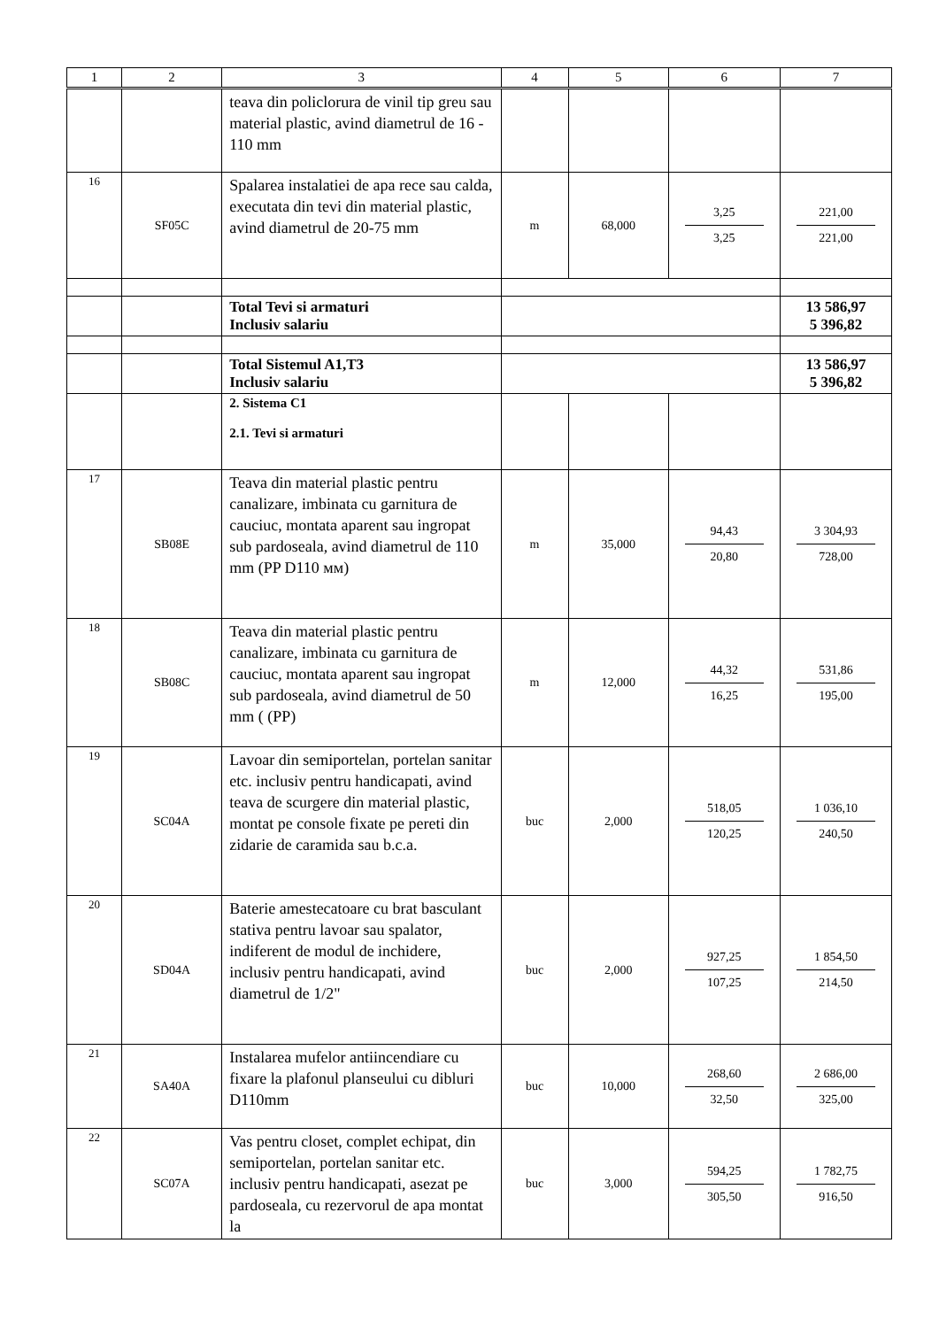| 1 | 2 | 3 | 4 | 5 | 6 | 7 |
| --- | --- | --- | --- | --- | --- | --- |
| | | teava din policlorura de vinil tip greu sau material plastic, avind diametrul de 16 - 110 mm | | | | |
| 16 | SF05C | Spalarea instalatiei de apa rece sau calda, executata din tevi din material plastic, avind diametrul de 20-75 mm | m | 68,000 | 3,25 3,25 | 221,00 221,00 |
| | | Total Tevi si armaturi Inclusiv salariu | | | | 13 586,97 5 396,82 |
| | | Total Sistemul A1,T3 Inclusiv salariu | | | | 13 586,97 5 396,82 |
| | | 2. Sistema C1 2.1. Tevi si armaturi | | | | |
| 17 | SB08E | Teava din material plastic pentru canalizare, imbinata cu garnitura de cauciuc, montata aparent sau ingropat sub pardoseala, avind diametrul de 110 mm (PP D110 мм) | m | 35,000 | 94,43 20,80 | 3 304,93 728,00 |
| 18 | SB08C | Teava din material plastic pentru canalizare, imbinata cu garnitura de cauciuc, montata aparent sau ingropat sub pardoseala, avind diametrul de 50 mm ( (PP) | m | 12,000 | 44,32 16,25 | 531,86 195,00 |
| 19 | SC04A | Lavoar din semiportelan, portelan sanitar etc. inclusiv pentru handicapati, avind teava de scurgere din material plastic, montat pe console fixate pe pereti din zidarie de caramida sau b.c.a. | buc | 2,000 | 518,05 120,25 | 1 036,10 240,50 |
| 20 | SD04A | Baterie amestecatoare cu brat basculant stativa pentru lavoar sau spalator, indiferent de modul de inchidere, inclusiv pentru handicapati, avind diametrul de 1/2" | buc | 2,000 | 927,25 107,25 | 1 854,50 214,50 |
| 21 | SA40A | Instalarea mufelor antiincendiare cu fixare la plafonul planseului cu dibluri D110mm | buc | 10,000 | 268,60 32,50 | 2 686,00 325,00 |
| 22 | SC07A | Vas pentru closet, complet echipat, din semiportelan, portelan sanitar etc. inclusiv pentru handicapati, asezat pe pardoseala, cu rezervorul de apa montat la | buc | 3,000 | 594,25 305,50 | 1 782,75 916,50 |